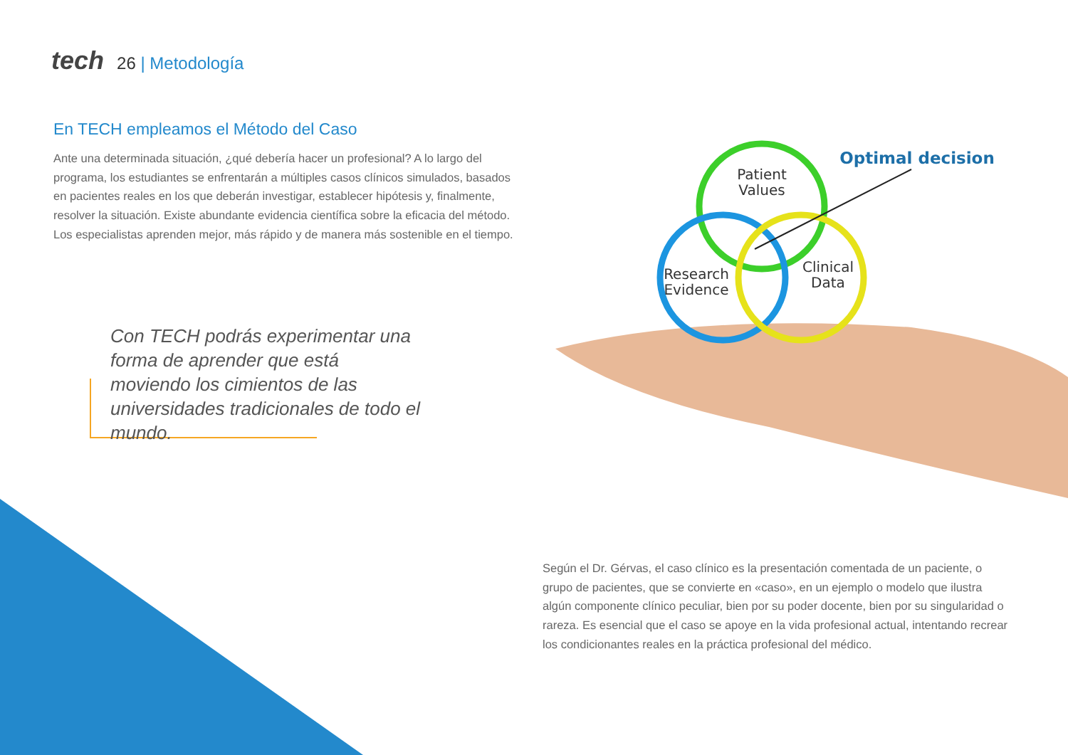tech 26 | Metodología
En TECH empleamos el Método del Caso
Ante una determinada situación, ¿qué debería hacer un profesional? A lo largo del programa, los estudiantes se enfrentarán a múltiples casos clínicos simulados, basados en pacientes reales en los que deberán investigar, establecer hipótesis y, finalmente, resolver la situación. Existe abundante evidencia científica sobre la eficacia del método. Los especialistas aprenden mejor, más rápido y de manera más sostenible en el tiempo.
Con TECH podrás experimentar una forma de aprender que está moviendo los cimientos de las universidades tradicionales de todo el mundo.
Patient
Values
Research
Evidence
Clinical
Data
Optimal decision
Según el Dr. Gérvas, el caso clínico es la presentación comentada de un paciente, o grupo de pacientes, que se convierte en «caso», en un ejemplo o modelo que ilustra algún componente clínico peculiar, bien por su poder docente, bien por su singularidad o rareza. Es esencial que el caso se apoye en la vida profesional actual, intentando recrear los condicionantes reales en la práctica profesional del médico.